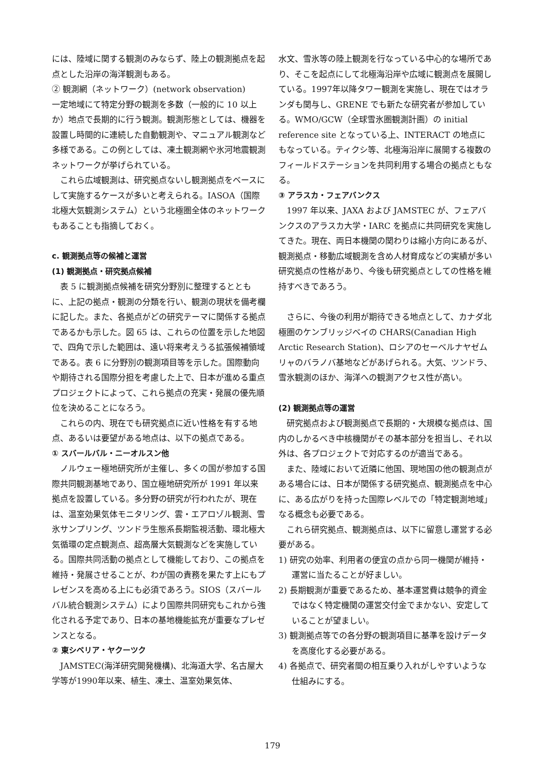には、陸域に関する観測のみならず、陸上の観測拠点を起点とした沿岸の海洋観測もある。
② 観測網（ネットワーク）(network observation)
一定地域にて特定分野の観測を多数（一般的に 10 以上か）地点で長期的に行う観測。観測形態としては、機器を設置し時間的に連続した自動観測や、マニュアル観測など多様である。この例としては、凍土観測網や氷河地震観測ネットワークが挙げられている。
これら広域観測は、研究拠点ないし観測拠点をベースにして実施するケースが多いと考えられる。IASOA（国際北極大気観測システム）という北極圏全体のネットワークもあることも指摘しておく。
c. 観測拠点等の候補と運営
(1) 観測拠点・研究拠点候補
表 5 に観測拠点候補を研究分野別に整理するとともに、上記の拠点・観測の分類を行い、観測の現状を備考欄に記した。また、各拠点がどの研究テーマに関係する拠点であるかも示した。図 65 は、これらの位置を示した地図で、四角で示した範囲は、遠い将来考えうる拡張候補領域である。表 6 に分野別の観測項目等を示した。国際動向や期待される国際分担を考慮した上で、日本が進める重点プロジェクトによって、これら拠点の充実・発展の優先順位を決めることになろう。
これらの内、現在でも研究拠点に近い性格を有する地点、あるいは要望がある地点は、以下の拠点である。
① スバールバル・ニーオルスン他
ノルウェー極地研究所が主催し、多くの国が参加する国際共同観測基地であり、国立極地研究所が 1991 年以来拠点を設置している。多分野の研究が行われたが、現在は、温室効果気体モニタリング、雲・エアロゾル観測、雪氷サンプリング、ツンドラ生態系長期監視活動、環北極大気循環の定点観測点、超高層大気観測などを実施している。国際共同活動の拠点として機能しており、この拠点を維持・発展させることが、わが国の責務を果たす上にもプレゼンスを高める上にも必須であろう。SIOS（スバールバル統合観測システム）により国際共同研究もこれから強化される予定であり、日本の基地機能拡充が重要なプレゼンスとなる。
② 東シベリア・ヤクーツク
JAMSTEC(海洋研究開発機構)、北海道大学、名古屋大学等が1990年以来、植生、凍土、温室効果気体、
水文、雪氷等の陸上観測を行なっている中心的な場所であり、そこを起点にして北極海沿岸や広域に観測点を展開している。1997年以降タワー観測を実施し、現在ではオランダも関与し、GRENE でも新たな研究者が参加している。WMO/GCW（全球雪氷圏観測計画）の initial reference site となっている上、INTERACT の地点にもなっている。ティクシ等、北極海沿岸に展開する複数のフィールドステーションを共同利用する場合の拠点ともなる。
③ アラスカ・フェアバンクス
1997 年以来、JAXA および JAMSTEC が、フェアバンクスのアラスカ大学・IARC を拠点に共同研究を実施してきた。現在、両日本機関の関わりは縮小方向にあるが、観測拠点・移動広域観測を含め人材育成などの実績が多い研究拠点の性格があり、今後も研究拠点としての性格を維持すべきであろう。
さらに、今後の利用が期待できる地点として、カナダ北極圏のケンブリッジベイの CHARS(Canadian High Arctic Research Station)、ロシアのセーベルナヤゼムリャのバラノバ基地などがあげられる。大気、ツンドラ、雪氷観測のほか、海洋への観測アクセス性が高い。
(2) 観測拠点等の運営
研究拠点および観測拠点で長期的・大規模な拠点は、国内のしかるべき中核機関がその基本部分を担当し、それ以外は、各プロジェクトで対応するのが適当である。
また、陸域において近隣に他国、現地国の他の観測点がある場合には、日本が関係する研究拠点、観測拠点を中心に、ある広がりを持った国際レベルでの「特定観測地域」なる概念も必要である。
これら研究拠点、観測拠点は、以下に留意し運営する必要がある。
1) 研究の効率、利用者の便宜の点から同一機関が維持・運営に当たることが好ましい。
2) 長期観測が重要であるため、基本運営費は競争的資金ではなく特定機関の運営交付金でまかない、安定していることが望ましい。
3) 観測拠点等での各分野の観測項目に基準を設けデータを高度化する必要がある。
4) 各拠点で、研究者間の相互乗り入れがしやすいような仕組みにする。
179